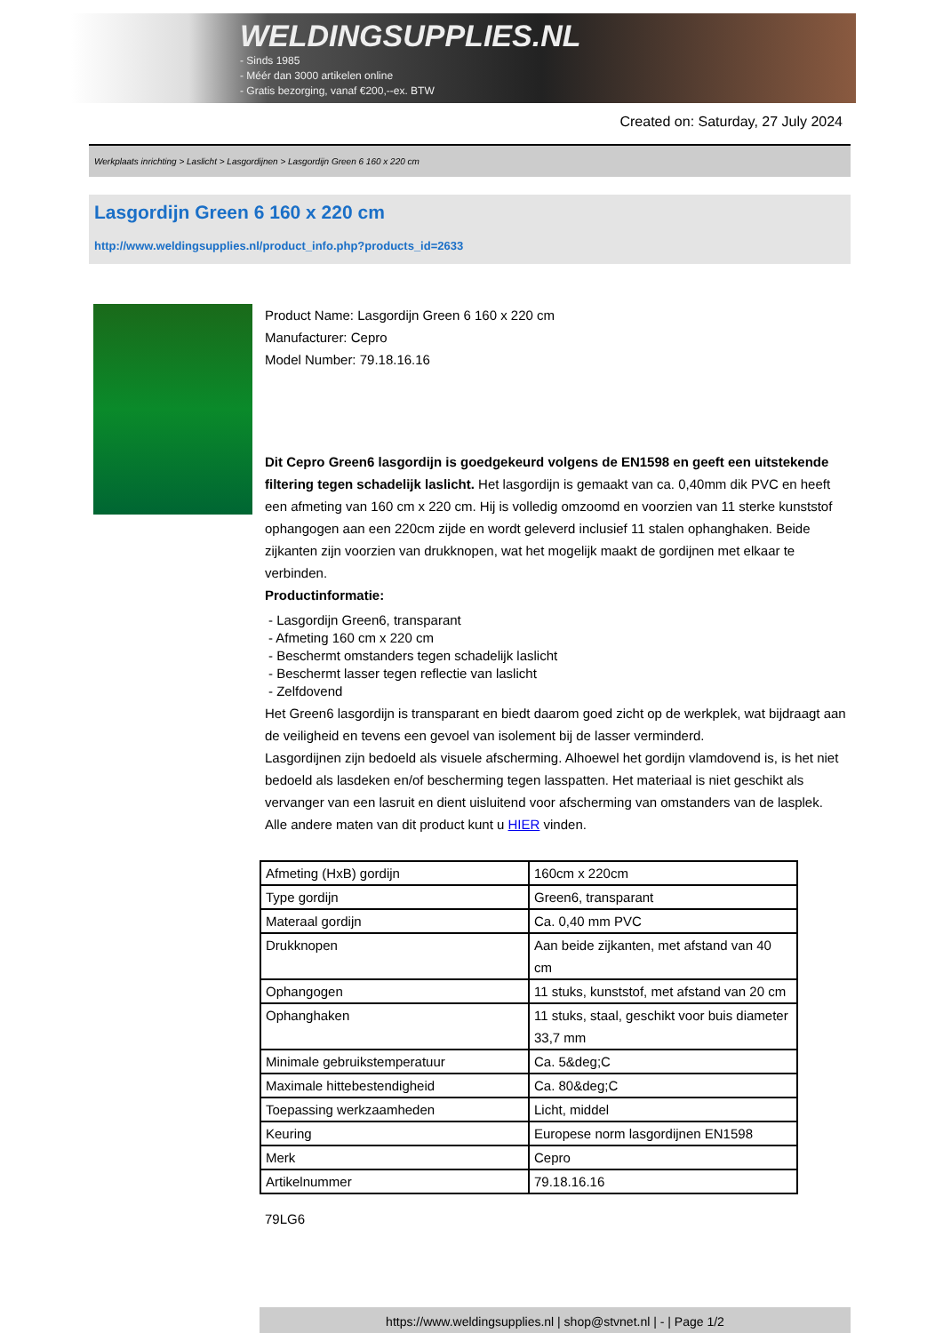WELDINGSUPPLIES.NL
- Sinds 1985
- Méér dan 3000 artikelen online
- Gratis bezorging, vanaf €200,--ex. BTW
Created on: Saturday, 27 July 2024
Werkplaats inrichting > Laslicht > Lasgordijnen > Lasgordijn Green 6 160 x 220 cm
Lasgordijn Green 6 160 x 220 cm
http://www.weldingsupplies.nl/product_info.php?products_id=2633
Product Name: Lasgordijn Green 6 160 x 220 cm
Manufacturer: Cepro
Model Number: 79.18.16.16
Dit Cepro Green6 lasgordijn is goedgekeurd volgens de EN1598 en geeft een uitstekende filtering tegen schadelijk laslicht. Het lasgordijn is gemaakt van ca. 0,40mm dik PVC en heeft een afmeting van 160 cm x 220 cm. Hij is volledig omzoomd en voorzien van 11 sterke kunststof ophangogen aan een 220cm zijde en wordt geleverd inclusief 11 stalen ophanghaken. Beide zijkanten zijn voorzien van drukknopen, wat het mogelijk maakt de gordijnen met elkaar te verbinden.
Productinformatie:
- Lasgordijn Green6, transparant
- Afmeting 160 cm x 220 cm
- Beschermt omstanders tegen schadelijk laslicht
- Beschermt lasser tegen reflectie van laslicht
- Zelfdovend
Het Green6 lasgordijn is transparant en biedt daarom goed zicht op de werkplek, wat bijdraagt aan de veiligheid en tevens een gevoel van isolement bij de lasser verminderd.
Lasgordijnen zijn bedoeld als visuele afscherming. Alhoewel het gordijn vlamdovend is, is het niet bedoeld als lasdeken en/of bescherming tegen lasspatten. Het materiaal is niet geschikt als vervanger van een lasruit en dient uisluitend voor afscherming van omstanders van de lasplek.
Alle andere maten van dit product kunt u HIER vinden.
| Afmeting (HxB) gordijn | 160cm x 220cm |
| Type gordijn | Green6, transparant |
| Materaal gordijn | Ca. 0,40 mm PVC |
| Drukknopen | Aan beide zijkanten, met afstand van 40 cm |
| Ophangogen | 11 stuks, kunststof, met afstand van 20 cm |
| Ophanghaken | 11 stuks, staal, geschikt voor buis diameter 33,7 mm |
| Minimale gebruikstemperatuur | Ca. 5&deg;C |
| Maximale hittebestendigheid | Ca. 80&deg;C |
| Toepassing werkzaamheden | Licht, middel |
| Keuring | Europese norm lasgordijnen EN1598 |
| Merk | Cepro |
| Artikelnummer | 79.18.16.16 |
79LG6
https://www.weldingsupplies.nl | shop@stvnet.nl | - | Page 1/2